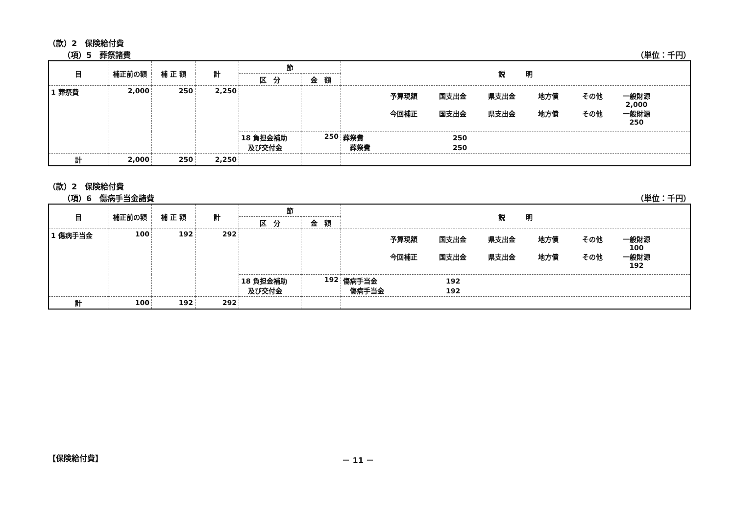（款）2　保険給付費
（項）5　葬祭諸費 （単位：千円）
| 目 | 補正前の額 | 補 正 額 | 計 | 節 | | 説 明 |
| --- | --- | --- | --- | --- | --- | --- |
| | | | | 区 分 | 金 額 | |
| 1 葬祭費 | 2,000 | 250 | 2,250 | | | 予算現額 国支出金 県支出金 地方債 その他 一般財源 2,000 今回補正 国支出金 県支出金 地方債 その他 一般財源 250 |
| | | | | 18 負担金補助 及び交付金 | 250 | 葬祭費 250 葬祭費 250 |
| 計 | 2,000 | 250 | 2,250 | | | |
（款）2　保険給付費
（項）6　傷病手当金諸費 （単位：千円）
| 目 | 補正前の額 | 補 正 額 | 計 | 節 | | 説 明 |
| --- | --- | --- | --- | --- | --- | --- |
| | | | | 区 分 | 金 額 | |
| 1 傷病手当金 | 100 | 192 | 292 | | | 予算現額 国支出金 県支出金 地方債 その他 一般財源 100 今回補正 国支出金 県支出金 地方債 その他 一般財源 192 |
| | | | | 18 負担金補助 及び交付金 | 192 | 傷病手当金 192 傷病手当金 192 |
| 計 | 100 | 192 | 292 | | | |
【保険給付費】 － 11 －